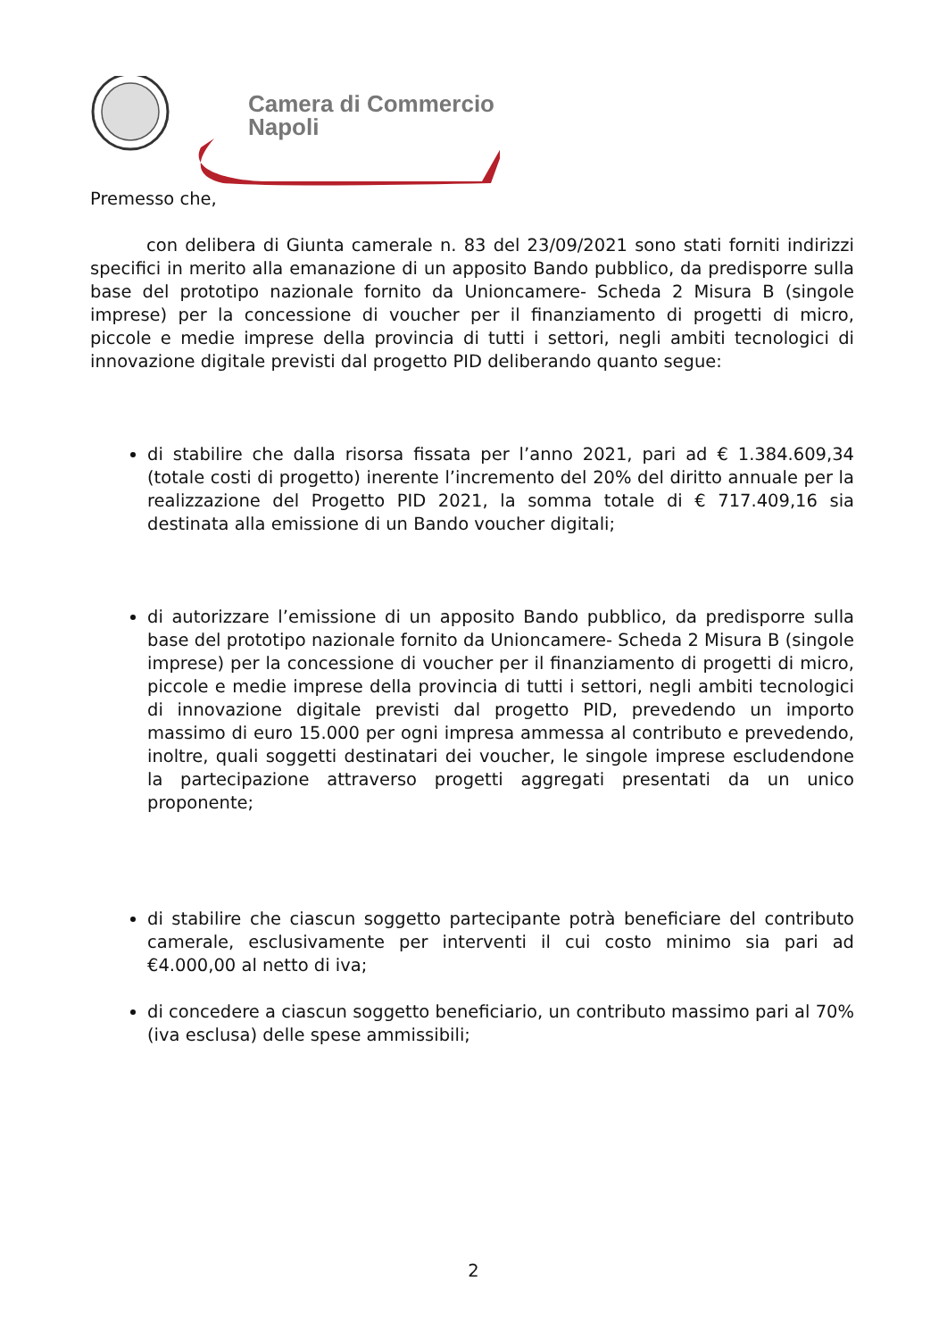Camera di Commercio
Napoli
Premesso che,
con delibera di Giunta camerale n. 83 del 23/09/2021 sono stati forniti indirizzi specifici in merito alla emanazione di un apposito Bando pubblico, da predisporre sulla base del prototipo nazionale fornito da Unioncamere- Scheda 2 Misura B (singole imprese) per la concessione di voucher per il finanziamento di progetti di micro, piccole e medie imprese della provincia di tutti i settori, negli ambiti tecnologici di innovazione digitale previsti dal progetto PID deliberando quanto segue:
di stabilire che dalla risorsa fissata per l’anno 2021, pari ad € 1.384.609,34 (totale costi di progetto) inerente l’incremento del 20% del diritto annuale per la realizzazione del Progetto PID 2021, la somma totale di € 717.409,16 sia destinata alla emissione di un Bando voucher digitali;
di autorizzare l’emissione di un apposito Bando pubblico, da predisporre sulla base del prototipo nazionale fornito da Unioncamere- Scheda 2 Misura B (singole imprese) per la concessione di voucher per il finanziamento di progetti di micro, piccole e medie imprese della provincia di tutti i settori, negli ambiti tecnologici di innovazione digitale previsti dal progetto PID, prevedendo un importo massimo di euro 15.000 per ogni impresa ammessa al contributo e prevedendo, inoltre, quali soggetti destinatari dei voucher, le singole imprese escludendone la partecipazione attraverso progetti aggregati presentati da un unico proponente;
di stabilire che ciascun soggetto partecipante potrà beneficiare del contributo camerale, esclusivamente per interventi il cui costo minimo sia pari ad €4.000,00 al netto di iva;
di concedere a ciascun soggetto beneficiario, un contributo massimo pari al 70% (iva esclusa) delle spese ammissibili;
2